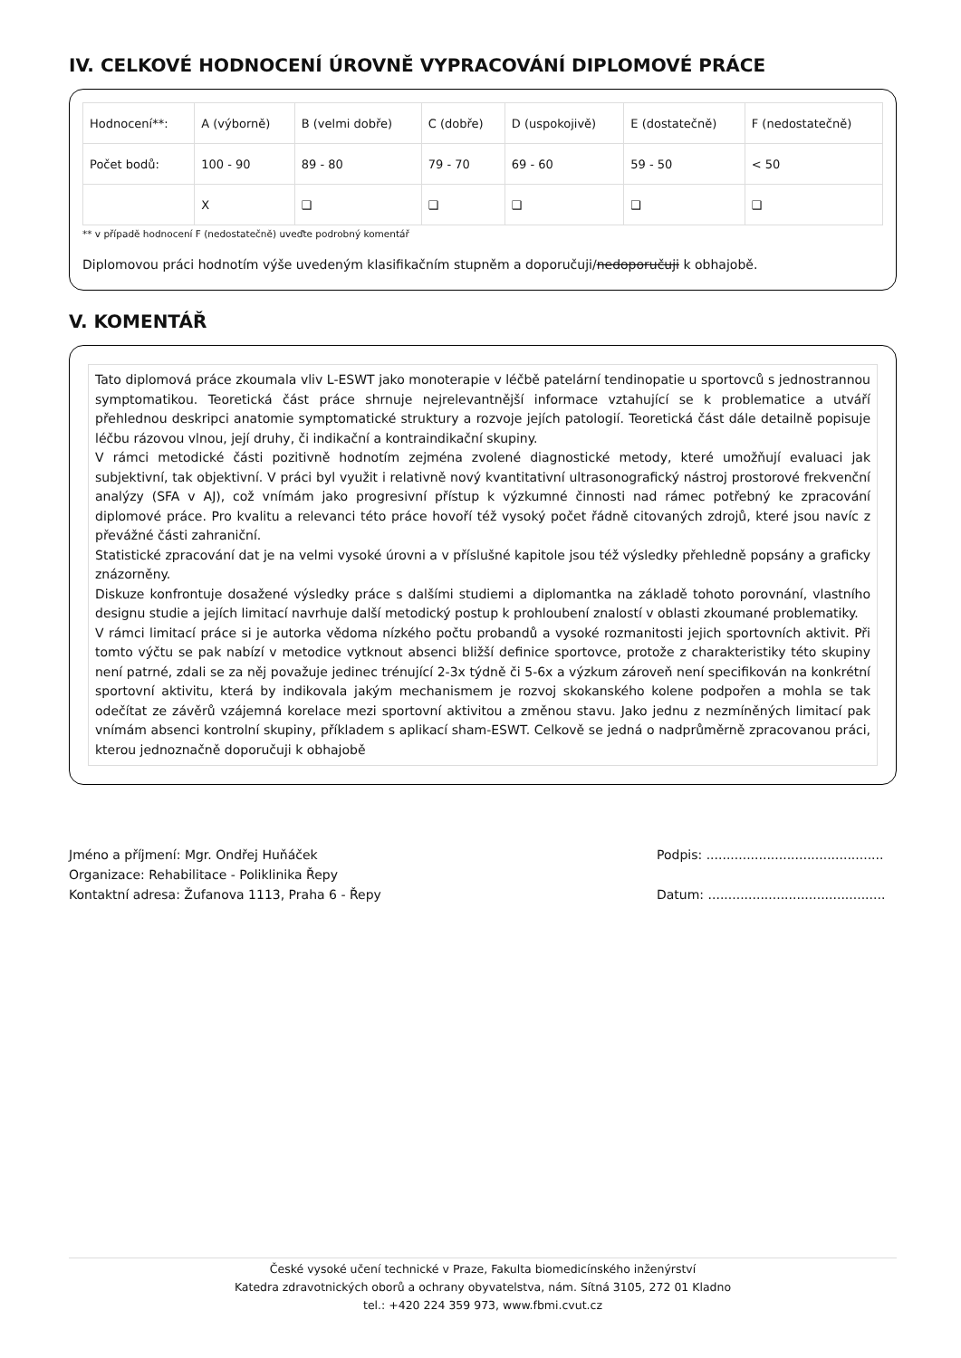IV. CELKOVÉ HODNOCENÍ ÚROVNĚ VYPRACOVÁNÍ DIPLOMOVÉ PRÁCE
| Hodnocení**: | A (výborně) | B (velmi dobře) | C (dobře) | D (uspokojivě) | E (dostatečně) | F (nedostatečně) |
| Počet bodů: | 100 - 90 | 89 - 80 | 79 - 70 | 69 - 60 | 59 - 50 | < 50 |
| | X | ❑ | ❑ | ❑ | ❑ | ❑ |
** v případě hodnocení F (nedostatečně) uveďte podrobný komentář
Diplomovou práci hodnotím výše uvedeným klasifikačním stupněm a doporučuji/nedoporučuji k obhajobě.
V. KOMENTÁŘ
Tato diplomová práce zkoumala vliv L-ESWT jako monoterapie v léčbě patelární tendinopatie u sportovců s jednostrannou symptomatikou. Teoretická část práce shrnuje nejrelevantnější informace vztahující se k problematice a utváří přehlednou deskripci anatomie symptomatické struktury a rozvoje jejích patologií. Teoretická část dále detailně popisuje léčbu rázovou vlnou, její druhy, či indikační a kontraindikační skupiny.
V rámci metodické části pozitivně hodnotím zejména zvolené diagnostické metody, které umožňují evaluaci jak subjektivní, tak objektivní. V práci byl využit i relativně nový kvantitativní ultrasonografický nástroj prostorové frekvenční analýzy (SFA v AJ), což vnímám jako progresivní přístup k výzkumné činnosti nad rámec potřebný ke zpracování diplomové práce. Pro kvalitu a relevanci této práce hovoří též vysoký počet řádně citovaných zdrojů, které jsou navíc z převážné části zahraniční.
Statistické zpracování dat je na velmi vysoké úrovni a v příslušné kapitole jsou též výsledky přehledně popsány a graficky znázorněny.
Diskuze konfrontuje dosažené výsledky práce s dalšími studiemi a diplomantka na základě tohoto porovnání, vlastního designu studie a jejích limitací navrhuje další metodický postup k prohloubení znalostí v oblasti zkoumané problematiky.
V rámci limitací práce si je autorka vědoma nízkého počtu probandů a vysoké rozmanitosti jejich sportovních aktivit. Při tomto výčtu se pak nabízí v metodice vytknout absenci bližší definice sportovce, protože z charakteristiky této skupiny není patrné, zdali se za něj považuje jedinec trénující 2-3x týdně či 5-6x a výzkum zároveň není specifikován na konkrétní sportovní aktivitu, která by indikovala jakým mechanismem je rozvoj skokanského kolene podpořen a mohla se tak odečítat ze závěrů vzájemná korelace mezi sportovní aktivitou a změnou stavu. Jako jednu z nezmíněných limitací pak vnímám absenci kontrolní skupiny, příkladem s aplikací sham-ESWT. Celkově se jedná o nadprůměrně zpracovanou práci, kterou jednoznačně doporučuji k obhajobě
Jméno a příjmení: Mgr. Ondřej Huňáček
Organizace: Rehabilitace - Poliklinika Řepy
Kontaktní adresa: Žufanova 1113, Praha 6 - Řepy
Podpis: ............................................
Datum: ............................................
České vysoké učení technické v Praze, Fakulta biomedicínského inženýrství
Katedra zdravotnických oborů a ochrany obyvatelstva, nám. Sítná 3105, 272 01 Kladno
tel.: +420 224 359 973, www.fbmi.cvut.cz